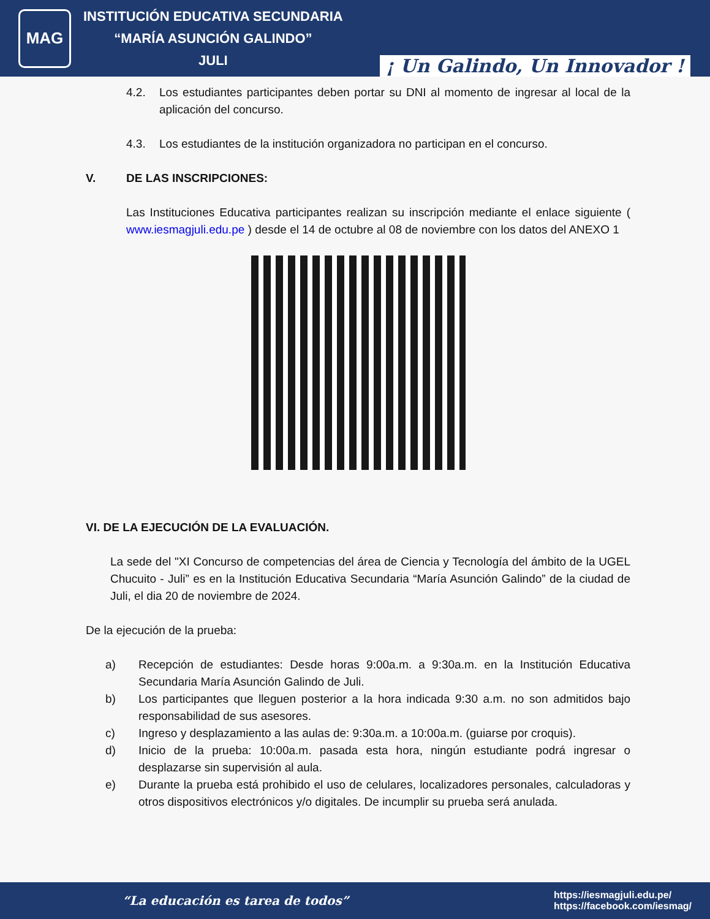MAG
INSTITUCIÓN EDUCATIVA SECUNDARIA
“MARÍA ASUNCIÓN GALINDO”
JULI
¡ Un Galindo, Un Innovador !
4.2. Los estudiantes participantes deben portar su DNI al momento de ingresar al local de la aplicación del concurso.
4.3. Los estudiantes de la institución organizadora no participan en el concurso.
V. DE LAS INSCRIPCIONES:
Las Instituciones Educativa participantes realizan su inscripción mediante el enlace siguiente ( www.iesmagjuli.edu.pe ) desde el 14 de octubre al 08 de noviembre con los datos del ANEXO 1
VI. DE LA EJECUCIÓN DE LA EVALUACIÓN.
La sede del "XI Concurso de competencias del área de Ciencia y Tecnología del ámbito de la UGEL Chucuito - Juli” es en la Institución Educativa Secundaria “María Asunción Galindo” de la ciudad de Juli, el dia 20 de noviembre de 2024.
De la ejecución de la prueba:
a) Recepción de estudiantes: Desde horas 9:00a.m. a 9:30a.m. en la Institución Educativa Secundaria María Asunción Galindo de Juli.
b) Los participantes que lleguen posterior a la hora indicada 9:30 a.m. no son admitidos bajo responsabilidad de sus asesores.
c) Ingreso y desplazamiento a las aulas de: 9:30a.m. a 10:00a.m. (guiarse por croquis).
d) Inicio de la prueba: 10:00a.m. pasada esta hora, ningún estudiante podrá ingresar o desplazarse sin supervisión al aula.
e) Durante la prueba está prohibido el uso de celulares, localizadores personales, calculadoras y otros dispositivos electrónicos y/o digitales. De incumplir su prueba será anulada.
“La educación es tarea de todos”
https://iesmagjuli.edu.pe/
https://facebook.com/iesmag/